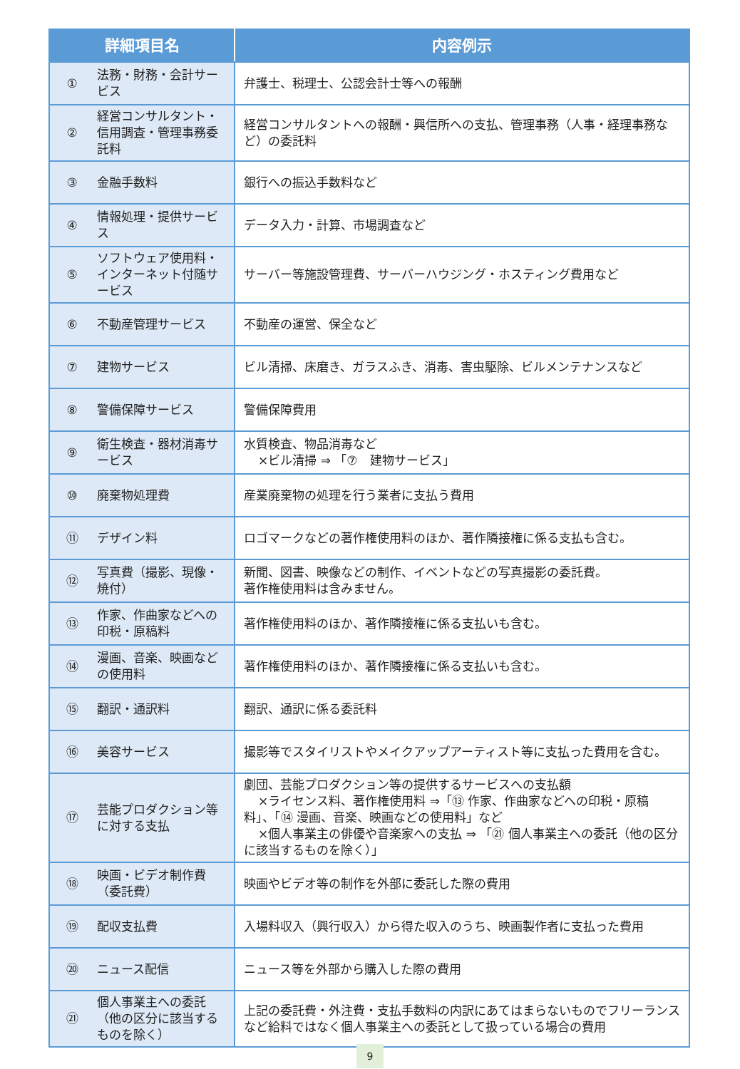| 詳細項目名 | | 内容例示 |
| --- | --- | --- |
| ① | 法務・財務・会計サービス | 弁護士、税理士、公認会計士等への報酬 |
| ② | 経営コンサルタント・信用調査・管理事務委託料 | 経営コンサルタントへの報酬・興信所への支払、管理事務（人事・経理事務など）の委託料 |
| ③ | 金融手数料 | 銀行への振込手数料など |
| ④ | 情報処理・提供サービス | データ入力・計算、市場調査など |
| ⑤ | ソフトウェア使用料・インターネット付随サービス | サーバー等施設管理費、サーバーハウジング・ホスティング費用など |
| ⑥ | 不動産管理サービス | 不動産の運営、保全など |
| ⑦ | 建物サービス | ビル清掃、床磨き、ガラスふき、消毒、害虫駆除、ビルメンテナンスなど |
| ⑧ | 警備保障サービス | 警備保障費用 |
| ⑨ | 衛生検査・器材消毒サービス | 水質検査、物品消毒など ×ビル清掃 ⇒ 「⑦ 建物サービス」 |
| ⑩ | 廃棄物処理費 | 産業廃棄物の処理を行う業者に支払う費用 |
| ⑪ | デザイン料 | ロゴマークなどの著作権使用料のほか、著作隣接権に係る支払も含む。 |
| ⑫ | 写真費（撮影、現像・焼付） | 新聞、図書、映像などの制作、イベントなどの写真撮影の委託費。 著作権使用料は含みません。 |
| ⑬ | 作家、作曲家などへの印税・原稿料 | 著作権使用料のほか、著作隣接権に係る支払いも含む。 |
| ⑭ | 漫画、音楽、映画などの使用料 | 著作権使用料のほか、著作隣接権に係る支払いも含む。 |
| ⑮ | 翻訳・通訳料 | 翻訳、通訳に係る委託料 |
| ⑯ | 美容サービス | 撮影等でスタイリストやメイクアップアーティスト等に支払った費用を含む。 |
| ⑰ | 芸能プロダクション等に対する支払 | 劇団、芸能プロダクション等の提供するサービスへの支払額 ×ライセンス料、著作権使用料 ⇒「⑬ 作家、作曲家などへの印税・原稿料」、「⑭ 漫画、音楽、映画などの使用料」など ×個人事業主の俳優や音楽家への支払 ⇒ 「㉑ 個人事業主への委託（他の区分に該当するものを除く）」 |
| ⑱ | 映画・ビデオ制作費（委託費） | 映画やビデオ等の制作を外部に委託した際の費用 |
| ⑲ | 配収支払費 | 入場料収入（興行収入）から得た収入のうち、映画製作者に支払った費用 |
| ⑳ | ニュース配信 | ニュース等を外部から購入した際の費用 |
| ㉑ | 個人事業主への委託（他の区分に該当するものを除く） | 上記の委託費・外注費・支払手数料の内訳にあてはまらないものでフリーランスなど給料ではなく個人事業主への委託として扱っている場合の費用 |
9